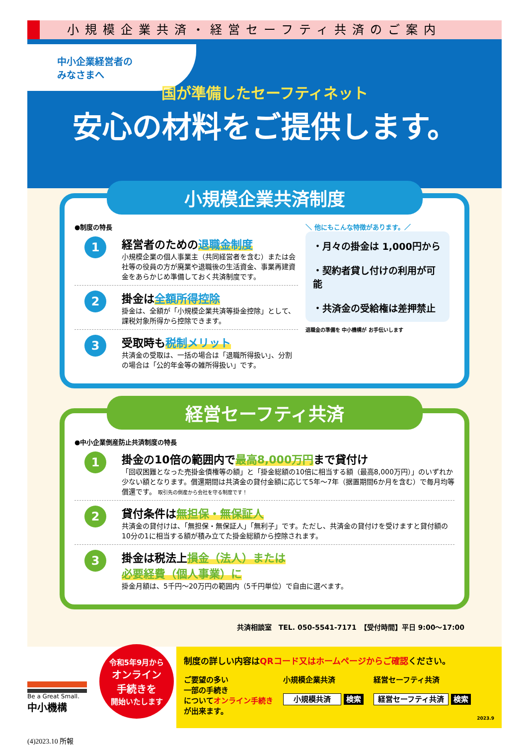小規模企業共済・経営セーフティ共済のご案内
中小企業経営者の
みなさまへ
国が準備したセーフティネット
安心の材料をご提供します。
小規模企業共済制度
●制度の特長
1
経営者のための退職金制度
小規模企業の個人事業主（共同経営者を含む）または会社等の役員の方が廃業や退職後の生活資金、事業再建資金をあらかじめ準備しておく共済制度です。
2
掛金は全額所得控除
掛金は、全額が「小規模企業共済等掛金控除」として、課税対象所得から控除できます。
3
受取時も税制メリット
共済金の受取は、一括の場合は「退職所得扱い」、分割の場合は「公的年金等の雑所得扱い」です。
＼ 他にもこんな特徴があります。／
・月々の掛金は 1,000円から
・契約者貸し付けの利用が可能
・共済金の受給権は差押禁止
退職金の準備を 中小機構が お手伝いします
経営セーフティ共済
●中小企業倒産防止共済制度の特長
1
掛金の10倍の範囲内で最高8,000万円まで貸付け
「回収困難となった売掛金債権等の額」と「掛金総額の10倍に相当する額（最高8,000万円）」のいずれか少ない額となります。償還期間は共済金の貸付金額に応じて5年〜7年（据置期間6か月を含む）で毎月均等償還です。 取引先の倒産から会社を守る制度です！
2
貸付条件は無担保・無保証人
共済金の貸付けは、「無担保・無保証人」「無利子」です。ただし、共済金の貸付けを受けますと貸付額の10分の1に相当する額が積み立てた掛金総額から控除されます。
3
掛金は税法上損金（法人）または
必要経費（個人事業）に
掛金月額は、5千円〜20万円の範囲内（5千円単位）で自由に選べます。
共済相談室　TEL. 050-5541-7171　【受付時間】平日 9:00〜17:00
Be a Great Small.
中小機構
令和5年9月から
オンライン
手続きを
開始いたします
制度の詳しい内容はQRコード又はホームページからご確認ください。
ご要望の多い
一部の手続き
についてオンライン手続き
が出来ます。
小規模企業共済
小規模共済 検索
経営セーフティ共済
経営セーフティ共済 検索
2023.9
(4)2023.10 所報